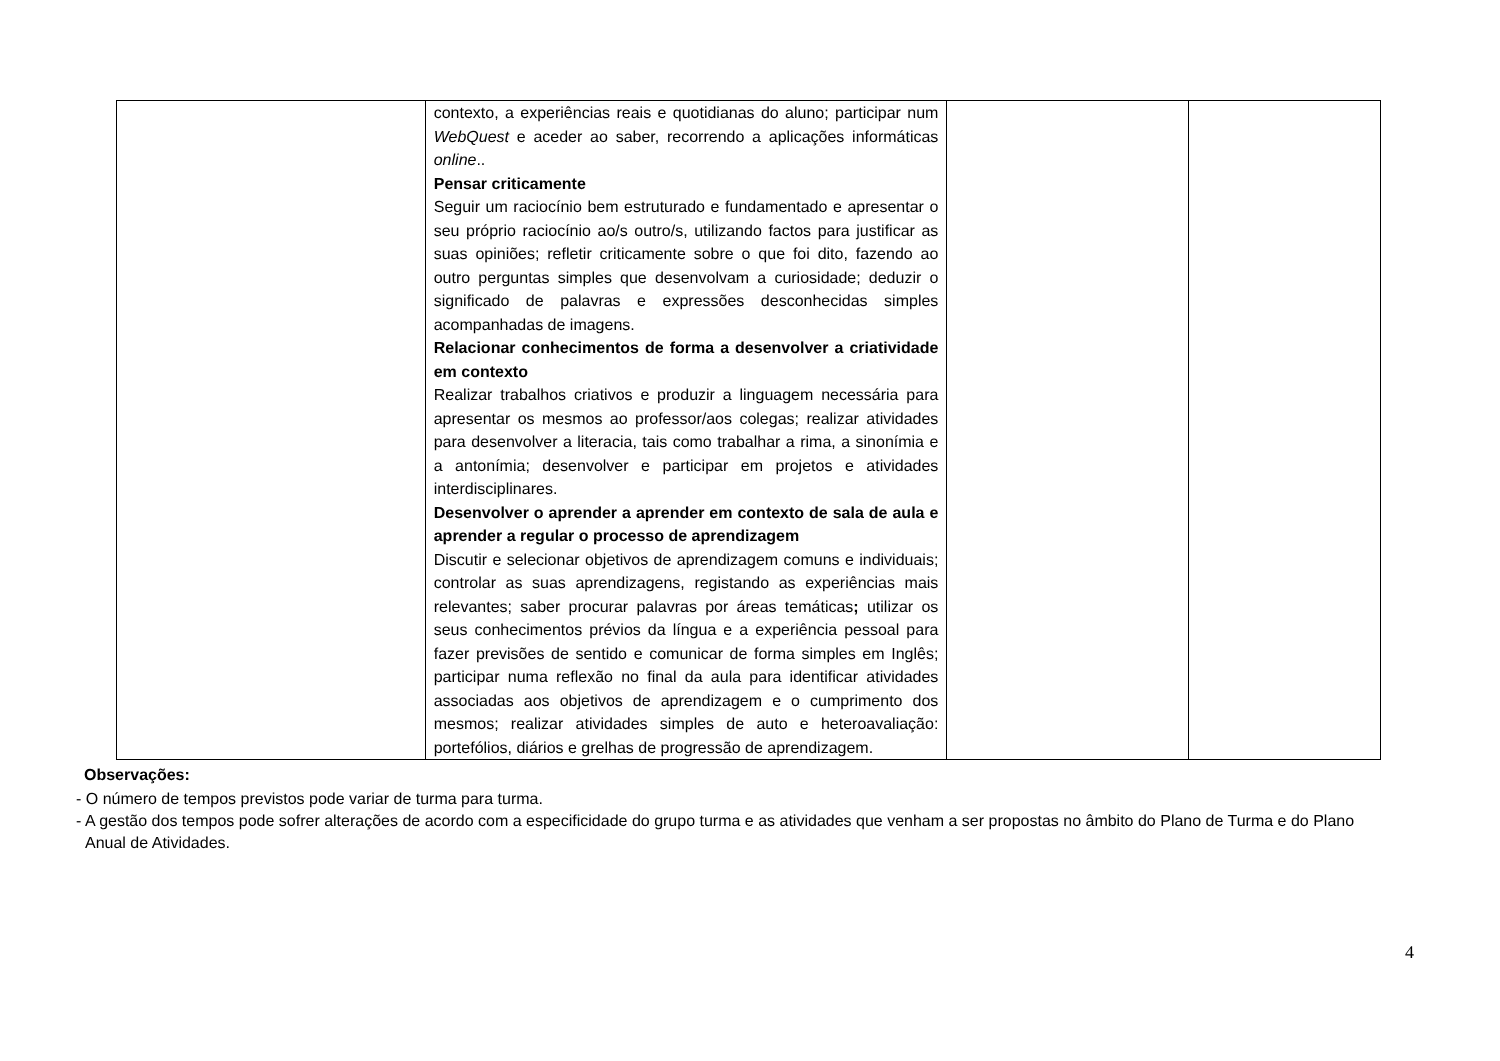| | contexto, a experiências reais e quotidianas do aluno; participar num WebQuest e aceder ao saber, recorrendo a aplicações informáticas online .. Pensar criticamente Seguir um raciocínio bem estruturado e fundamentado e apresentar o seu próprio raciocínio ao/s outro/s, utilizando factos para justificar as suas opiniões; refletir criticamente sobre o que foi dito, fazendo ao outro perguntas simples que desenvolvam a curiosidade; deduzir o significado de palavras e expressões desconhecidas simples acompanhadas de imagens. Relacionar conhecimentos de forma a desenvolver a criatividade em contexto Realizar trabalhos criativos e produzir a linguagem necessária para apresentar os mesmos ao professor/aos colegas; realizar atividades para desenvolver a literacia, tais como trabalhar a rima, a sinonímia e a antonímia; desenvolver e participar em projetos e atividades interdisciplinares. Desenvolver o aprender a aprender em contexto de sala de aula e aprender a regular o processo de aprendizagem Discutir e selecionar objetivos de aprendizagem comuns e individuais; controlar as suas aprendizagens, registando as experiências mais relevantes; saber procurar palavras por áreas temáticas ; utilizar os seus conhecimentos prévios da língua e a experiência pessoal para fazer previsões de sentido e comunicar de forma simples em Inglês; participar numa reflexão no final da aula para identificar atividades associadas aos objetivos de aprendizagem e o cumprimento dos mesmos; realizar atividades simples de auto e heteroavaliação: portefólios, diários e grelhas de progressão de aprendizagem. | | |
Observações:
- O número de tempos previstos pode variar de turma para turma.
- A gestão dos tempos pode sofrer alterações de acordo com a especificidade do grupo turma e as atividades que venham a ser propostas no âmbito do Plano de Turma e do Plano Anual de Atividades.
4